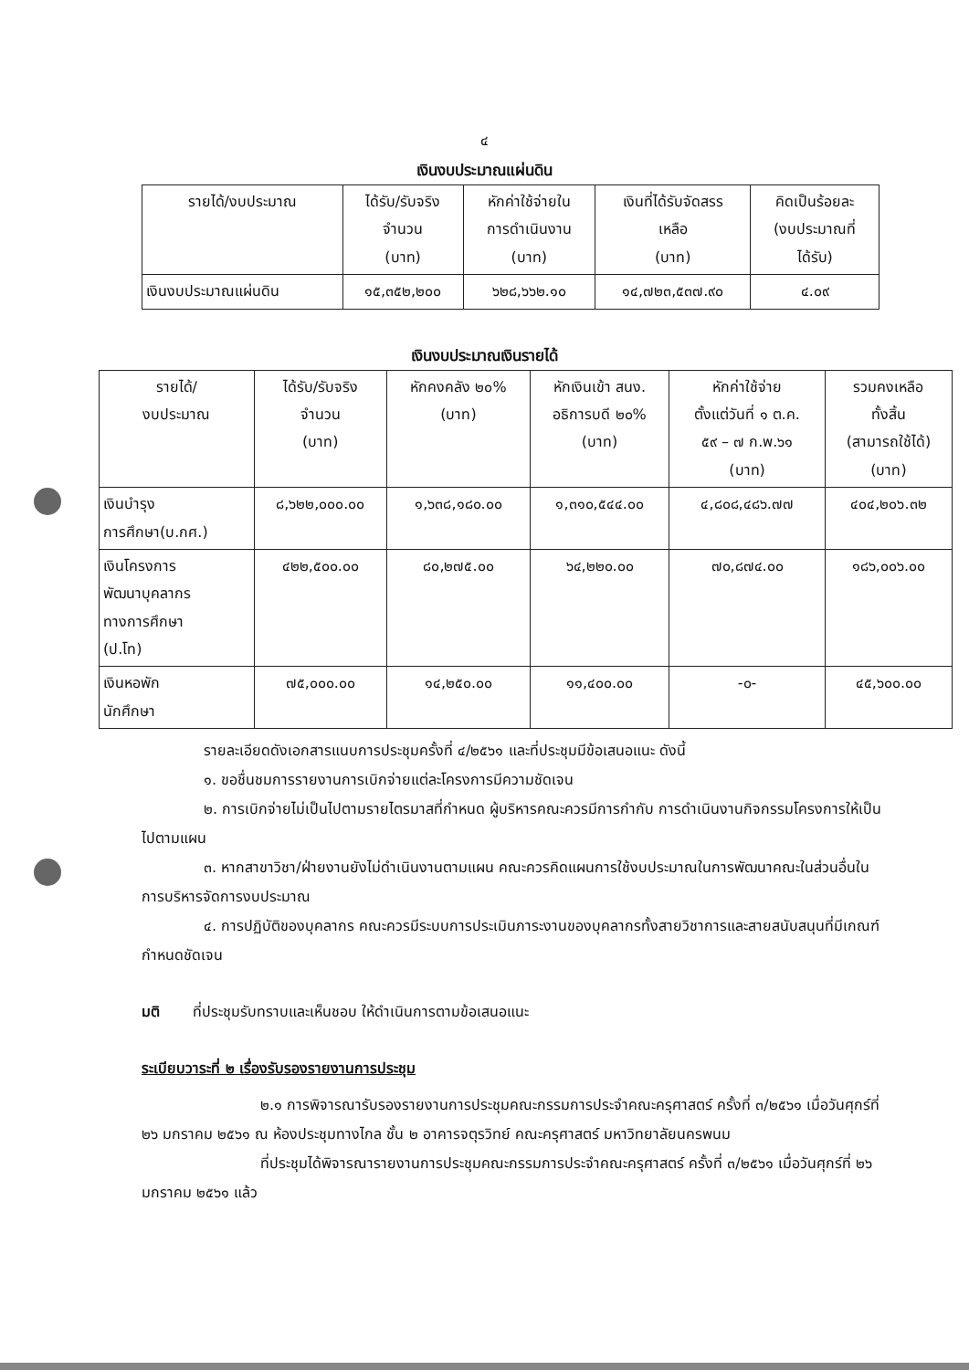๔
เงินงบประมาณแผ่นดิน
| รายได้/งบประมาณ | ได้รับ/รับจริง จำนวน (บาท) | หักค่าใช้จ่ายใน การดำเนินงาน (บาท) | เงินที่ได้รับจัดสรร เหลือ (บาท) | คิดเป็นร้อยละ (งบประมาณที่ ได้รับ) |
| --- | --- | --- | --- | --- |
| เงินงบประมาณแผ่นดิน | ๑๕,๓๕๒,๒๐๐ | ๖๒๘,๖๖๒.๑๐ | ๑๔,๗๒๓,๕๓๗.๙๐ | ๔.๐๙ |
เงินงบประมาณเงินรายได้
| รายได้/ งบประมาณ | ได้รับ/รับจริง จำนวน (บาท) | หักคงคลัง ๒๐% (บาท) | หักเงินเข้า สนง. อธิการบดี ๒๐% (บาท) | หักค่าใช้จ่าย ตั้งแต่วันที่ ๑ ต.ค. ๕๙ – ๗ ก.พ.๖๑ (บาท) | รวมคงเหลือ ทั้งสิ้น (สามารถใช้ได้) (บาท) |
| --- | --- | --- | --- | --- | --- |
| เงินบำรุง การศึกษา(บ.กศ.) | ๘,๖๒๒,๐๐๐.๐๐ | ๑,๖๓๘,๑๘๐.๐๐ | ๑,๓๑๐,๕๔๔.๐๐ | ๔,๘๐๘,๔๘๖.๗๗ | ๔๐๔,๒๐๖.๓๒ |
| เงินโครงการ พัฒนาบุคลากร ทางการศึกษา (ป.โท) | ๔๒๒,๕๐๐.๐๐ | ๘๐,๒๗๕.๐๐ | ๖๔,๒๒๐.๐๐ | ๗๐,๘๗๔.๐๐ | ๑๘๖,๐๐๖.๐๐ |
| เงินหอพัก นักศึกษา | ๗๕,๐๐๐.๐๐ | ๑๔,๒๕๐.๐๐ | ๑๑,๔๐๐.๐๐ | -๐- | ๔๕,๖๐๐.๐๐ |
รายละเอียดดังเอกสารแนบการประชุมครั้งที่ ๔/๒๕๖๑ และที่ประชุมมีข้อเสนอแนะ ดังนี้
๑. ขอชื่นชมการรายงานการเบิกจ่ายแต่ละโครงการมีความชัดเจน
๒. การเบิกจ่ายไม่เป็นไปตามรายไตรมาสที่กำหนด ผู้บริหารคณะควรมีการกำกับ การดำเนินงานกิจกรรมโครงการให้เป็นไปตามแผน
๓. หากสาขาวิชา/ฝ่ายงานยังไม่ดำเนินงานตามแผน คณะควรคิดแผนการใช้งบประมาณในการพัฒนาคณะในส่วนอื่นในการบริหารจัดการงบประมาณ
๔. การปฏิบัติของบุคลากร คณะควรมีระบบการประเมินภาระงานของบุคลากรทั้งสายวิชาการและสายสนับสนุนที่มีเกณฑ์กำหนดชัดเจน
มติ ที่ประชุมรับทราบและเห็นชอบ ให้ดำเนินการตามข้อเสนอแนะ
ระเบียบวาระที่ ๒ เรื่องรับรองรายงานการประชุม
๒.๑ การพิจารณารับรองรายงานการประชุมคณะกรรมการประจำคณะครุศาสตร์ ครั้งที่ ๓/๒๕๖๑ เมื่อวันศุกร์ที่ ๒๖ มกราคม ๒๕๖๑ ณ ห้องประชุมทางไกล ชั้น ๒ อาคารจตุรวิทย์ คณะครุศาสตร์ มหาวิทยาลัยนครพนม
ที่ประชุมได้พิจารณารายงานการประชุมคณะกรรมการประจำคณะครุศาสตร์ ครั้งที่ ๓/๒๕๖๑ เมื่อวันศุกร์ที่ ๒๖ มกราคม ๒๕๖๑ แล้ว